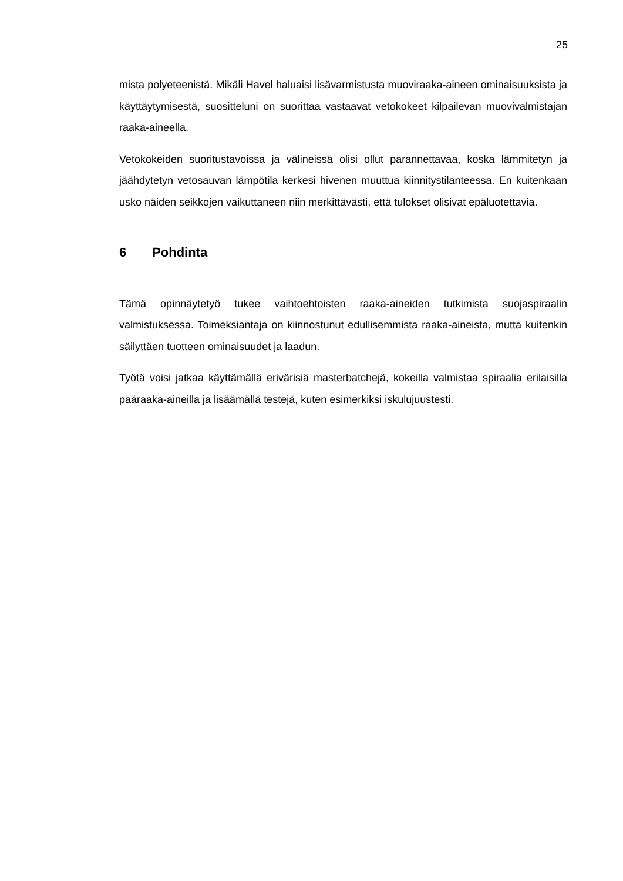25
mista polyeteenistä. Mikäli Havel haluaisi lisävarmistusta muoviraaka-aineen ominaisuuksista ja käyttäytymisestä, suositteluni on suorittaa vastaavat vetokokeet kilpailevan muovivalmistajan raaka-aineella.
Vetokokeiden suoritustavoissa ja välineissä olisi ollut parannettavaa, koska lämmitetyn ja jäähdytetyn vetosauvan lämpötila kerkesi hivenen muuttua kiinnitystilanteessa. En kuitenkaan usko näiden seikkojen vaikuttaneen niin merkittävästi, että tulokset olisivat epäluotettavia.
6 Pohdinta
Tämä opinnäytetyö tukee vaihtoehtoisten raaka-aineiden tutkimista suojaspiraalin valmistuksessa. Toimeksiantaja on kiinnostunut edullisemmista raaka-aineista, mutta kuitenkin säilyttäen tuotteen ominaisuudet ja laadun.
Työtä voisi jatkaa käyttämällä erivärisiä masterbatchejä, kokeilla valmistaa spiraalia erilaisilla pääraaka-aineilla ja lisäämällä testejä, kuten esimerkiksi iskulujuustesti.